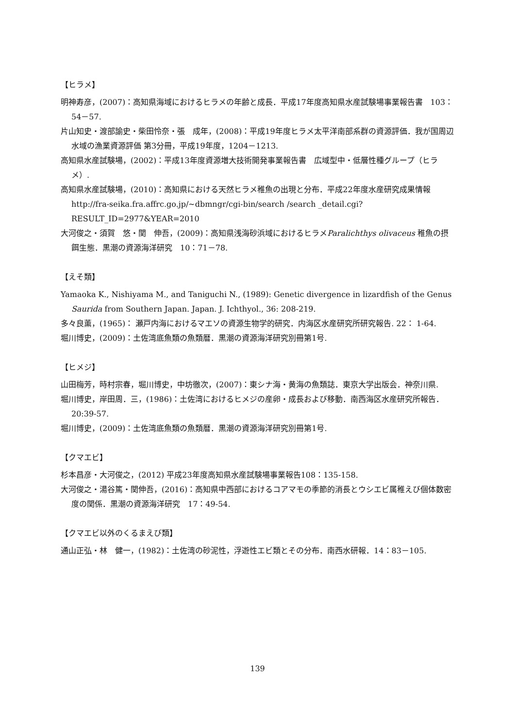【ヒラメ】
明神寿彦，(2007)：高知県海域におけるヒラメの年齢と成長．平成17年度高知県水産試験場事業報告書　103：54－57.
片山知史・渡部諭史・柴田怜奈・張　成年，(2008)：平成19年度ヒラメ太平洋南部系群の資源評価．我が国周辺水域の漁業資源評価 第3分冊，平成19年度，1204－1213.
高知県水産試験場，(2002)：平成13年度資源増大技術開発事業報告書　広域型中・低層性種グループ（ヒラメ）.
高知県水産試験場，(2010)：高知県における天然ヒラメ稚魚の出現と分布．平成22年度水産研究成果情報 http://fra-seika.fra.affrc.go.jp/~dbmngr/cgi-bin/search /search _detail.cgi?RESULT_ID=2977&YEAR=2010
大河俊之・須賀　悠・関　伸吾，(2009)：高知県浅海砂浜域におけるヒラメParalichthys olivaceus 稚魚の摂餌生態．黒潮の資源海洋研究　10：71－78.
【えそ類】
Yamaoka K., Nishiyama M., and Taniguchi N., (1989): Genetic divergence in lizardfish of the Genus Saurida from Southern Japan. Japan. J. Ichthyol., 36: 208-219.
多々良薫，(1965)： 瀬戸内海におけるマエソの資源生物学的研究．内海区水産研究所研究報告. 22： 1-64.
堀川博史，(2009)：土佐湾底魚類の魚類暦．黒潮の資源海洋研究別冊第1号.
【ヒメジ】
山田梅芳，時村宗春，堀川博史，中坊徹次，(2007)：東シナ海・黄海の魚類誌．東京大学出版会．神奈川県.
堀川博史，岸田周．三，(1986)：土佐湾におけるヒメジの産卵・成長および移動．南西海区水産研究所報告．20:39-57.
堀川博史，(2009)：土佐湾底魚類の魚類暦．黒潮の資源海洋研究別冊第1号.
【クマエビ】
杉本昌彦・大河俊之，(2012) 平成23年度高知県水産試験場事業報告108：135-158.
大河俊之・湯谷篤・関伸吾，(2016)：高知県中西部におけるコアマモの季節的消長とウシエビ属稚えび個体数密度の関係．黒潮の資源海洋研究　17：49-54.
【クマエビ以外のくるまえび類】
通山正弘・林　健一，(1982)：土佐湾の砂泥性，浮遊性エビ類とその分布．南西水研報．14：83－105.
139